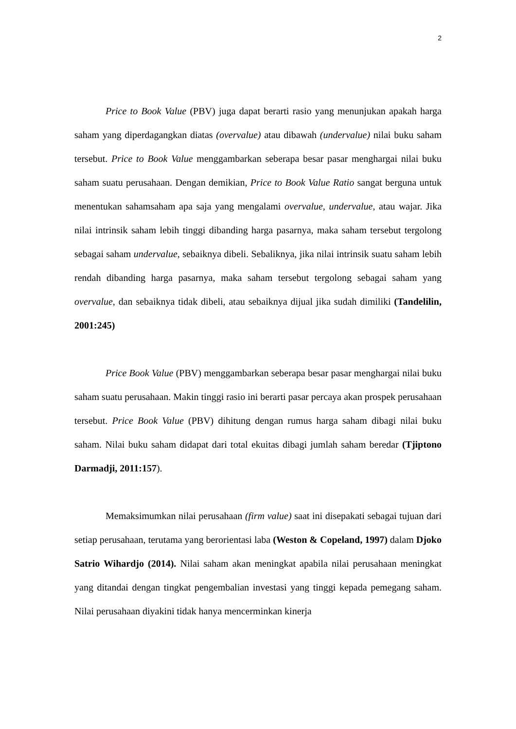2
Price to Book Value (PBV) juga dapat berarti rasio yang menunjukan apakah harga saham yang diperdagangkan diatas (overvalue) atau dibawah (undervalue) nilai buku saham tersebut. Price to Book Value menggambarkan seberapa besar pasar menghargai nilai buku saham suatu perusahaan. Dengan demikian, Price to Book Value Ratio sangat berguna untuk menentukan sahamsaham apa saja yang mengalami overvalue, undervalue, atau wajar. Jika nilai intrinsik saham lebih tinggi dibanding harga pasarnya, maka saham tersebut tergolong sebagai saham undervalue, sebaiknya dibeli. Sebaliknya, jika nilai intrinsik suatu saham lebih rendah dibanding harga pasarnya, maka saham tersebut tergolong sebagai saham yang overvalue, dan sebaiknya tidak dibeli, atau sebaiknya dijual jika sudah dimiliki (Tandelilin, 2001:245)
Price Book Value (PBV) menggambarkan seberapa besar pasar menghargai nilai buku saham suatu perusahaan. Makin tinggi rasio ini berarti pasar percaya akan prospek perusahaan tersebut. Price Book Value (PBV) dihitung dengan rumus harga saham dibagi nilai buku saham. Nilai buku saham didapat dari total ekuitas dibagi jumlah saham beredar (Tjiptono Darmadji, 2011:157).
Memaksimumkan nilai perusahaan (firm value) saat ini disepakati sebagai tujuan dari setiap perusahaan, terutama yang berorientasi laba (Weston & Copeland, 1997) dalam Djoko Satrio Wihardjo (2014). Nilai saham akan meningkat apabila nilai perusahaan meningkat yang ditandai dengan tingkat pengembalian investasi yang tinggi kepada pemegang saham. Nilai perusahaan diyakini tidak hanya mencerminkan kinerja